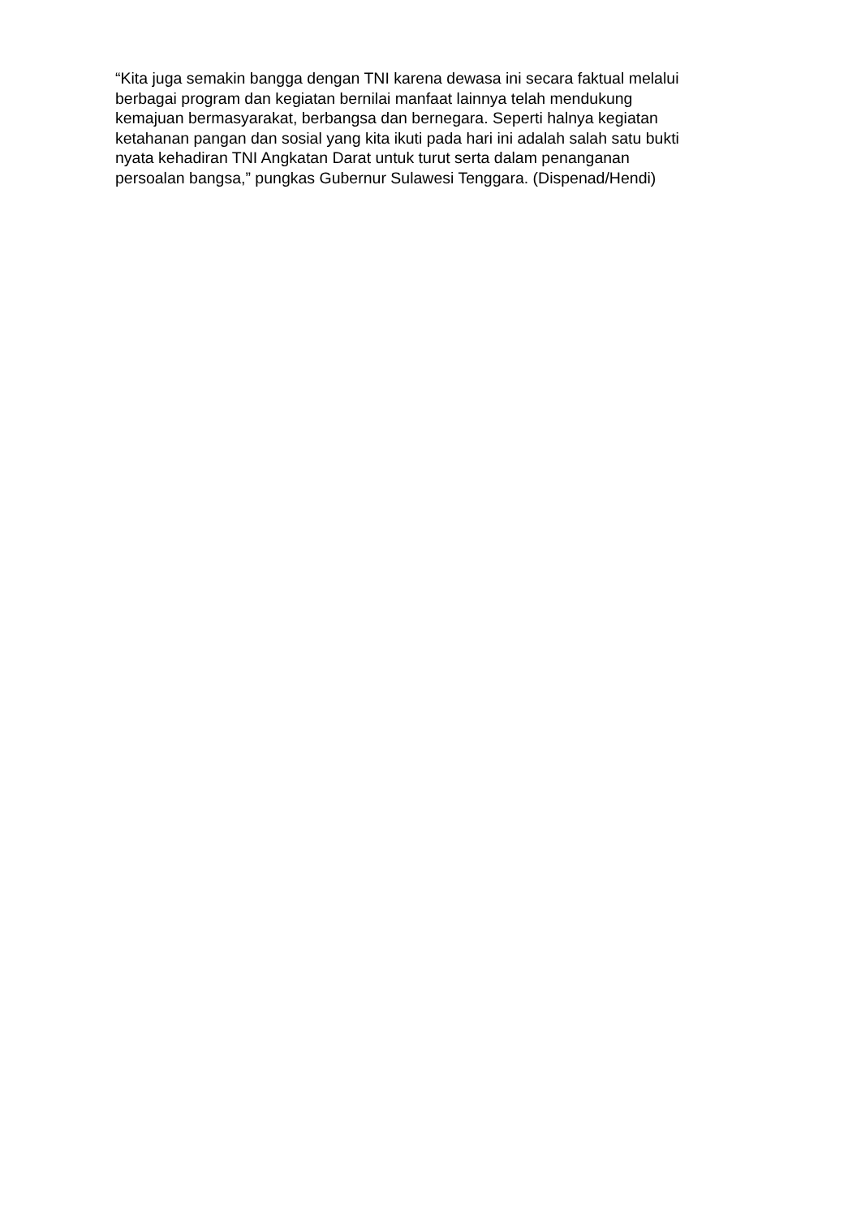“Kita juga semakin bangga dengan TNI karena dewasa ini secara faktual melalui
berbagai program dan kegiatan bernilai manfaat lainnya telah mendukung
kemajuan bermasyarakat, berbangsa dan bernegara. Seperti halnya kegiatan
ketahanan pangan dan sosial yang kita ikuti pada hari ini adalah salah satu bukti
nyata kehadiran TNI Angkatan Darat untuk turut serta dalam penanganan
persoalan bangsa,” pungkas Gubernur Sulawesi Tenggara. (Dispenad/Hendi)